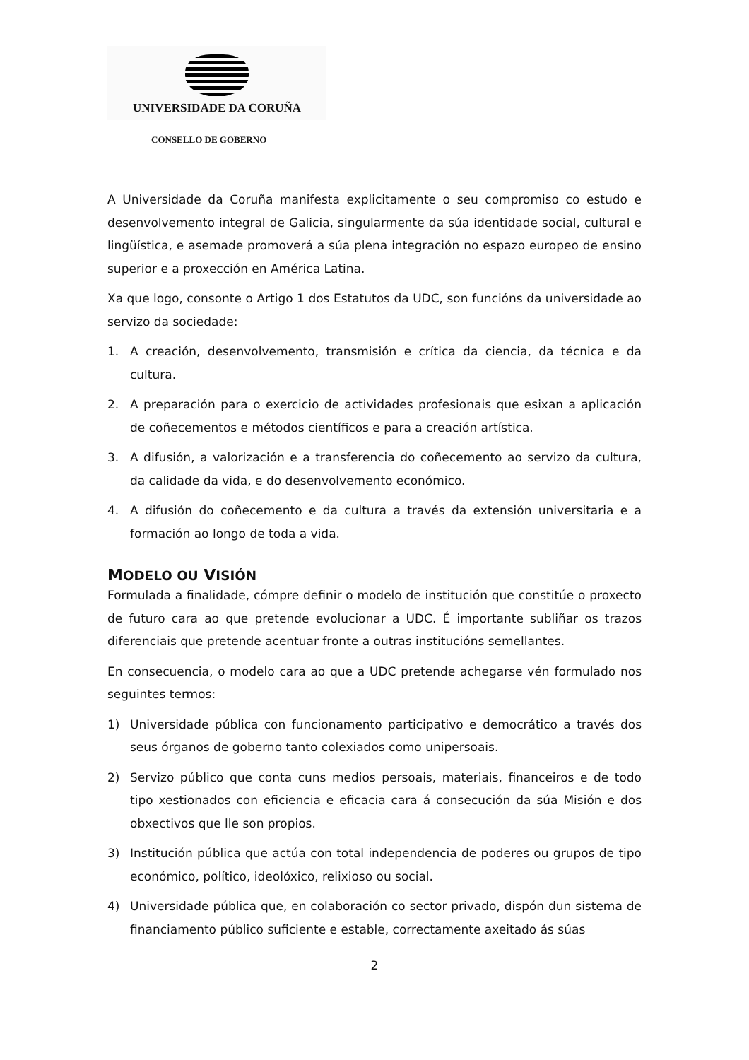UNIVERSIDADE DA CORUÑA
CONSELLO DE GOBERNO
A Universidade da Coruña manifesta explicitamente o seu compromiso co estudo e desenvolvemento integral de Galicia, singularmente da súa identidade social, cultural e lingüística, e asemade promoverá a súa plena integración no espazo europeo de ensino superior e a proxección en América Latina.
Xa que logo, consonte o Artigo 1 dos Estatutos da UDC, son funcións da universidade ao servizo da sociedade:
1. A creación, desenvolvemento, transmisión e crítica da ciencia, da técnica e da cultura.
2. A preparación para o exercicio de actividades profesionais que esixan a aplicación de coñecementos e métodos científicos e para a creación artística.
3. A difusión, a valorización e a transferencia do coñecemento ao servizo da cultura, da calidade da vida, e do desenvolvemento económico.
4. A difusión do coñecemento e da cultura a través da extensión universitaria e a formación ao longo de toda a vida.
MODELO OU VISIÓN
Formulada a finalidade, cómpre definir o modelo de institución que constitúe o proxecto de futuro cara ao que pretende evolucionar a UDC. É importante subliñar os trazos diferenciais que pretende acentuar fronte a outras institucións semellantes.
En consecuencia, o modelo cara ao que a UDC pretende achegarse vén formulado nos seguintes termos:
1) Universidade pública con funcionamento participativo e democrático a través dos seus órganos de goberno tanto colexiados como unipersoais.
2) Servizo público que conta cuns medios persoais, materiais, financeiros e de todo tipo xestionados con eficiencia e eficacia cara á consecución da súa Misión e dos obxectivos que lle son propios.
3) Institución pública que actúa con total independencia de poderes ou grupos de tipo económico, político, ideolóxico, relixioso ou social.
4) Universidade pública que, en colaboración co sector privado, dispón dun sistema de financiamento público suficiente e estable, correctamente axeitado ás súas
2